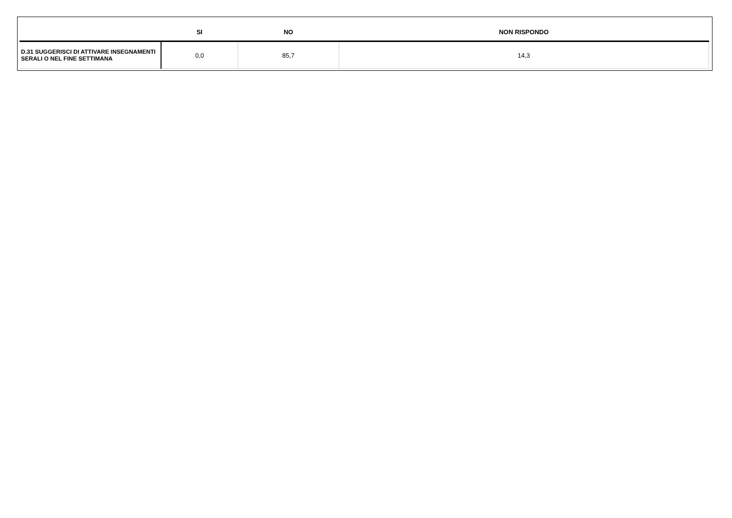| | SI | NO | NON RISPONDO |
| --- | --- | --- | --- |
| D.31 SUGGERISCI DI ATTIVARE INSEGNAMENTI SERALI O NEL FINE SETTIMANA | 0,0 | 85,7 | 14,3 |